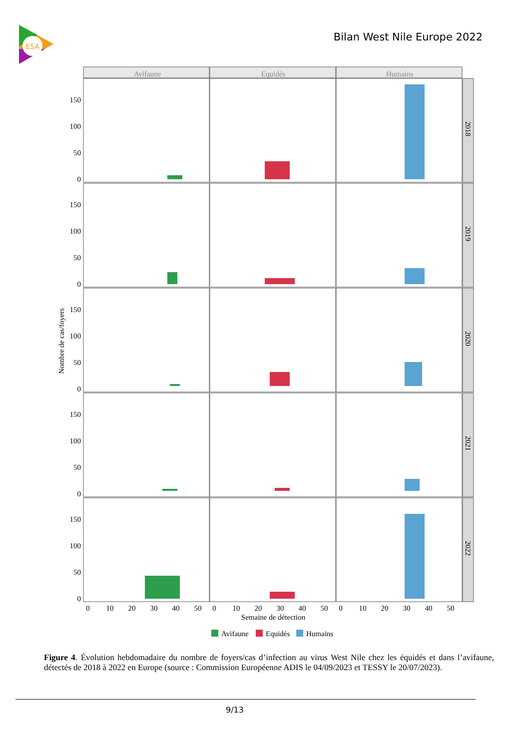ESA
Bilan West Nile Europe 2022
Avifaune
Equidés
Humains
2018
2019
2020
2021
2022
0
50
100
150
0
50
100
150
0
50
100
150
0
50
100
150
0
50
100
150
Nombre de cas/foyers
0
10
20
30
40
50
0
10
20
30
40
50
0
10
20
30
40
50
Semaine de détection
Avifaune
Equidés
Humains
Figure 4. Évolution hebdomadaire du nombre de foyers/cas d’infection au virus West Nile chez les équidés et dans l’avifaune, détectés de 2018 à 2022 en Europe (source : Commission Européenne ADIS le 04/09/2023 et TESSY le 20/07/2023).
9/13